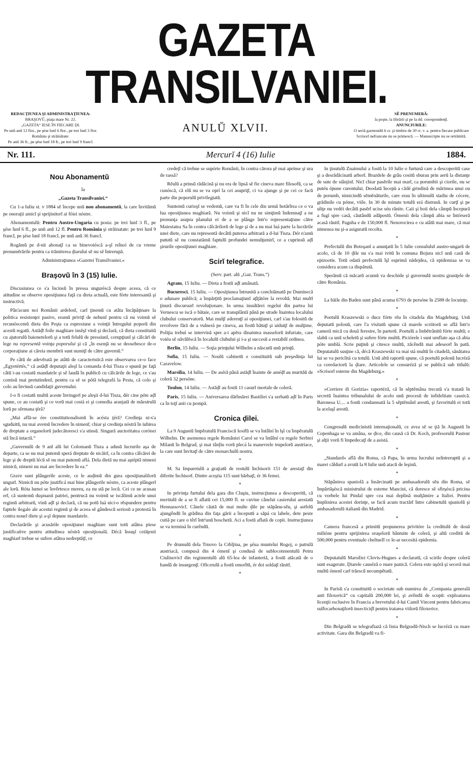GAZETA TRANSILVANIEI.
REDACŢIUNEA ŞI ADMINISTRAŢIUNEA:
BRAŞOVŬ, piaţa mare Nr. 22.
„GAZETA“ IESE ÎN FIECARE ḐI.
Pe unŭ anŭ 12 fior., pe şése lunĭ 6 fior., pe trei lunĭ 3 fior.
România şi străinătate:
Pe anŭ 36 fr., pe şése lunĭ 18 fr., pe trei lunĭ 9 francĭ.
ANULŬ XLVII.
SĔ PRENUMERĂ:
la poşte, la librării şi pe la dd. corespondenţĭ.
ANUNCIURILE:
O seriă garmondŭ 6 cr. şi timbru de 30 cr. v. a. pentru fiecare publicare
Scrisorĭ nefrancate nu se primescŭ. — Manuscripte nu se retrămită.
Nr. 111. Mercurĭ 4 (16) Iulie 1884.
Nou Abonamentŭ
la
„Gazeta Transilvaniei.“
Cu 1-a Iuliu st. v 1884 sĕ începe unŭ nou abonamentŭ, la care învitămŭ pe onoraţii amicĭ şi sprijinitorĭ ai fóiei nóstre.
Abonamentulŭ: Pentru Austro-Ungaria cu posta: pe trei lunĭ 3 fl., pe şése lunĭ 6 fl., pe unŭ anŭ 12 fl. Pentru România şi străinatate: pe trei lunĭ 9 francĭ, pe şése lunĭ 18 francĭ, pe unŭ anŭ 36 francĭ.
Rogămŭ pe d-nii abonaţĭ ca se binevoiéscă a-şĭ reînoí de cu vreme prenumĕrările pentru ca trămiterea ḑiarului sĕ nu sĕ întrerupă.
Administraţiunea »Gazetei Transilvaniei.«
Braşovŭ în 3 (15) Iulie.
Discusiunea ce s'a încinsŭ în pressa unguréscă despre aceea, că ce atitudine se observe oposiţiunea faţă cu dieta actuală, este fórte interesantă şi instructivă.
Pân'acum noi Românii ardelenĭ, carĭ ţinemŭ cu atâta încăpăţinare la politica resistenţei pasive, eramŭ priviţĭ de nebunĭ pentru că nu voimŭ sĕ recunóscemŭ dieta din Peşta ca espresiune a voinţii întregului poporŭ din acestŭ regatŭ. Astăḑĭ foile maghiare insĕşĭ vinŭ şi declară, că dieta constituită cu ajutorulŭ baionetelorŭ şi a totŭ felulŭ de pressiunĭ, corupţiunĭ şi călcărĭ de lege nu representă voinţa poporului şi că „în esenţă nu se deosebesce de-o corporaţiune ai căreia membrii sunt numiţĭ de către guvernŭ.“
Pe câtŭ de adevĕrată pe atâtŭ de caracteristică este observarea ce-o face „Egyetértés,“ că astăḑĭ deputaţii aleşĭ la comanda d-lui Tisza o spunŭ pe faţă câtŭ i-au costatŭ mandatele şi sĕ laudă în publicŭ cu călcările de lege, ce s'au comisŭ mai pretutindenĭ, pentru ca sĕ se pótă telegrafá la Pesta, că colo şi colo au învinsŭ candidaţii guvernului.
I-o fi costatŭ multŭ aceste învingerĭ pe aleşii d-lui Tisza, dér cine póte aḑĭ spune, ce au costatŭ şi ce vorŭ mai costá ei şi comedia aranjată de măestrulŭ lorŭ pe sĕrmana ţéră?
„Mai află-se óre constitutionalismŭ în acésta ţéră? Credinţa ni-s'a sguduitŭ, nu mai avemŭ încredere în nimenĭ; chiar şi credinţa nóstră în iubirea de dreptate a organelorŭ judecătoresci s'a stinsŭ. Singură auctoritatea corónei stă încă intactă.“
„Guvernulŭ de 9 anĭ alŭ lui Colomanŭ Tisza a adusŭ lucrurile aşa de departe, ca se nu mai putemŭ sperá dreptate de nicăirĭ, ca în contra călcărei de lege şi de dreptŭ lécŭ sĕ nu mai putemŭ aflá. Dela dietă nu mai aştéptă nimeni nimicŭ, nimeni nu mai are încredere în ea.“
Grave sunt plângerile aceste, ce le auḑimŭ din gura oposiţiunalilorŭ ungurĭ. Nimicŭ nu póte justificá mai bine plângerile nóstre, ca aceste plângerĭ ale lorŭ. Róta lumei se învêrtesce mereu, ea nu stă pe locŭ. Cei ce ne acusau erĭ, că suntemŭ duşmanii patriei, pentrucă nu voimŭ se iscălimŭ actele unui regimŭ arbitrarŭ, vinŭ aḑĭ şi declară, că nu potŭ luá nici-o rĕspundere pentru faptele ilegale ale acestui regimŭ şi de aceea sĕ gândescŭ seriosŭ a protestá în contra noueĭ diete şi a-şĭ depune mandatele.
Declarările şi acusările oposiţiunei maghiare sunt totŭ atâtea piese justificative pentru atitudinea nóstră oposiţională. Décă însuşĭ cetăţenii maghiarĭ trebue se sufere atâtea nedreptăţĭ, ce
credeţĭ că trebue se supórte Românii, în contra cărora şĕ mai aprinse şi ura de rassă?
Rĕulŭ a prinsŭ rădăcină şi nu era de lipsă sĕ fie cineva mare filosofŭ, ca se cunóscă, că elŭ nu se va oprí la cei asupriţĭ, ci va ajunge şi pe cei ce facŭ parte din poporulŭ privilegiatŭ.
Suntemŭ curioşĭ se vedemŭ, care va fi în cele din urmă hotărîrea ce o va lua oposiţiunea maghiară. Nu voimŭ şi nicĭ nu ne simţimŭ îndemnaţĭ a ne pronunţa asupra planului ei de a se plânge într'o representaţiune către Maiestatea Sa în contra călcărilorŭ de lege şi de a nu mai luá parte la lucrările unei diete, care nu representă decâtŭ puterea arbitrară a d-lui Tisza. Dér n'amŭ pututŭ sĕ nu constatămŭ faptulŭ profundei nemulţumirĭ, ce a cuprinsŭ aḑĭ şirurile oposiţiunei maghiare.
Scirĭ telegrafice.
(Serv. part. alŭ „Gaz. Trans.“)
Agram, 15 Iuliu. — Dieta a fostŭ aḑĭ amânată.
Bucuresci, 15 Iuliu. — Oposiţiunea întrunită a conchiămatŭ pe Duminecă o adunare publică; a împărţitŭ proclamaţiunĭ aţîţătóre la revoltă. Mai multĭ ţinură discursurĭ revoluţionare. In urma insultărei regelui din partea lui Vernescu se iscă o bătaie, care se transplântă până pe strade înaintea localului clubului conservatorŭ. Mai mulţĭ aderenţĭ ai oposiţiunei, carĭ s'au folositŭ de revolvere fără de a vulnerá pe cineva, au fostŭ bătuţĭ şi uiduiţĭ de mulţime. Poliţia trebuì se intervină spre a-i apĕra dinaintea masselorŭ infuriate, care voiéu sĕ năvălĕscă în localulŭ clubului şi i-a şi succesŭ a restabilí ordinea.
Berlin, 15 Iuliu. — Soţia prinţului Wilhelm a născutŭ unŭ prinţŭ.
Sofia, 15 Iuliu. — Noulŭ cabinetŭ e constituitŭ sub preşedinţa lui Caravelow.
Marsilia, 14 Iuliu. — De aséră până astăḑĭ înainte de améḑĭ au murităŭ de coleră 32 persóne.
Toulon, 14 Iuliu. — Astăḑĭ au fostŭ 11 casurĭ mortale de coleră.
Paris, 15 Iuliu. — Aniversarea dărîmărei Bastiliei s'a serbatŭ aḑĭ în Paris ca în toţĭ anii cu pompă.
Cronica ḑilei.
La 9 Augustŭ împĕratulŭ Franciscŭ Iosifŭ se va întâlní în Işl cu împĕratulŭ Wilhelm. De asemenea regele României Carol se va întâlní cu regele Serbiei Milanŭ în Belgrad, şi mai târḑiu vorŭ plecá la manevrele trupelorŭ austriace, la care sunt învitaţĭ de către monarchulŭ nostru.
*
M. Sa Imparetulŭ a graţiatŭ de restulŭ închisorii 151 de arestaţĭ din diferite închisorĭ. Dintre aceştia 115 sunt bărbaţĭ, ér 36 femei.
*
In privinţa furtului dela gara din Cluşiu, instrucţiunea a descoperitŭ, că meritulŭ de a se fi aflatŭ cei 15,000 fl. se cuvine cânelui casierului arestatŭ Hennassovicĭ. Cânele căută de mai multe ḑile pe stăpânu-sĕu, şi astfelŭ ajungêndŭ în grădina din faţa gării a începutŭ a săpá cu labele, dete peste cutiă pe care o têrĭ într'unŭ boschetŭ. Aci a fostŭ aflată de copii. Instrucţiunea se va terminá în curêndŭ.
*
Pe drumulŭ dela Trnovo la Crbljina, pe şéua muntelui Rogoj, o patrulă austriacă, compusă din 4 ómenĭ şi condusă de sublocotenentulŭ Petru Ciulinovicĭ din regimentulŭ alŭ 65-lea de infanteriă, a fostŭ atăcată de o bandă de insurgenţĭ. Oficerulŭ a fostŭ omorîtŭ, ér doi soldaţĭ rănitĭ.
*
In ţinutulŭ Znaimului a fostŭ la 10 Iulie o furtună care a descoperitŭ case şi a desrădăcinatŭ arborĭ. Brazdele de grâu cositŭ sburau prin aerŭ la distanţe de sute de stânjinĭ. Nicĭ chiar pasĕrile mai marĭ, ca porumbii şi ciorile, nu se putéu ópune curentului. Deodată începù a cădé grindină de mărimea unui ou de porumb, nimicindŭ sĕmĕnăturile, care erau în ultimulŭ stadiu de cócere, grădinile cu póme, viile. In 30 de minute totulŭ erá distrusŭ. In curţĭ şi pe uliţe nu vedéi decâtŭ pasĕrĭ ucise séu rănite. Caii şi boii dela câmpŭ începură a fugí spre casă, căutândŭ adăpostŭ. Ómenii dela câmpŭ abia se întórseră acasă rănitĭ. Paguba e de 150,000 fl. Nenorocirea e cu atâtŭ mai mare, că mai nimenea nu şi-a asiguratŭ recolta.
*
Prefectulŭ din Botoşanĭ a anunţatŭ în 5 Iulie consululuĭ austro-ungarŭ de acolo, că de 10 ḑile nu s'a mai ivitŭ în comuna Bojura nicĭ unŭ casŭ de epizootie. Totŭ odată prefectulŭ îşĭ esprimă nădejdea, că epidemiaa se va considera acum ca dispărută.
Sperămŭ că măcarŭ acumŭ va deschide şi guvernulŭ nostru graniţele de către România.
*
La băile din Baden sunt până acuma 6793 de persóne în 2588 de locuinţe.
*
Poetulŭ Kraszewski o duce fórte rĕu în citadela din Magdeburg. Unŭ deputatŭ polonŭ, care l'a visitatŭ spune că marele scriitorŭ se află într'o cameră mică cu două ferestre, în parterŭ. Poetulŭ a îmbĕtrânitŭ fórte multŭ; e slabŭ ca unŭ scheletŭ şi sufere fórte multŭ. Piciórele i sunt umflate aşa că abia póte umblá. Scrie puţinŭ şi citesce multŭ, zăcêndŭ mai adeseorĭ în patŭ. Deputatulŭ susţine că, décă Kraszewski va mai stá multŭ în citadelă, sănătatea lui se va periclitá cu totulŭ. Unŭ altŭ raportŭ spune, că poetulŭ polonŭ lucréză ca coredactorŭ la ḑiare. Articolele se censuréză şi se publică sub titlulŭ: »Scrisorĭ esterne din Magdeburg.«
*
»Corriere di Gorizia« raportéză, că în sĕptĕmâna trecută s'a tratată în secretŭ înaintea tribunalului de acolo unŭ procesŭ de infidelitate casnică. Baronesa U.... a fostŭ condamnată la 5 sĕptĕmânĭ arestŭ, şi favoritulŭ ei totŭ la acelaşĭ arestŭ.
*
Congresulŭ medicinistŭ internaţionalŭ, ce avea sĕ se ţiă în Augustŭ în Copenhaga se va amâna, se ḑice, din causă că Dr. Koch, profesorulŭ Pasteur şi alţii vorŭ fi împedecaţĭ de a asistá.
*
„Standard« află din Roma, că Papa, în urma lucrului neîntreruptŭ şi a marei căldurĭ a avutŭ la 8 Iulie unŭ atacŭ de leşinŭ.
*
Stăpânirea spaniolă a însărcinatŭ pe ambasadorulŭ sĕu din Roma, sĕ împărtăşéscă ministrului de esterne Mancini, că doresce sĕ sfirşéscă pricina cu vorbele lui Pindal spre cea mai deplină mulţămire a Italiei. Pentru împlinirea acestei dorinţe, se facŭ acum tractărĭ între cabinetulŭ spaniolŭ şi ambasadorulŭ italianŭ din Madrid.
*
Camera francesă a primitŭ propunerea privitóre la creditulŭ de două milióne pentru sprijinirea oraşelorŭ bântuite de coleră, şi altŭ creditŭ de 500,000 pentru eventuale cheltuelĭ ce le-ar necesitá epidemia.
*
Deputatulŭ Marsiliei Clovis-Hugues a declaratŭ, că scirile despre coleră sunt esagerate. Ḑiarele causéză o mare panică. Colera este uşóră şi seceră mai multŭ ómenĭ carĭ trăescŭ necumpĕtatŭ.
*
In Parisŭ s'a constituitŭ o societate sub numirea de „Compania generală anti filoxerică“ cu capitalŭ 200,000 lei, şi avêndŭ de scopŭ: exploatarea licenţii esclusive în Francia a brevetului d-lui Camil Vincent pentru fabricarea sulfocarbonaţilorŭ insecticiḑĭ pentru tratarea viilorŭ filoxerice.
*
Din Belgradŭ se telegrafiază că linia Belgradŭ-Nisch se lucréză cu mare activitate. Gara din Belgradŭ va fi-